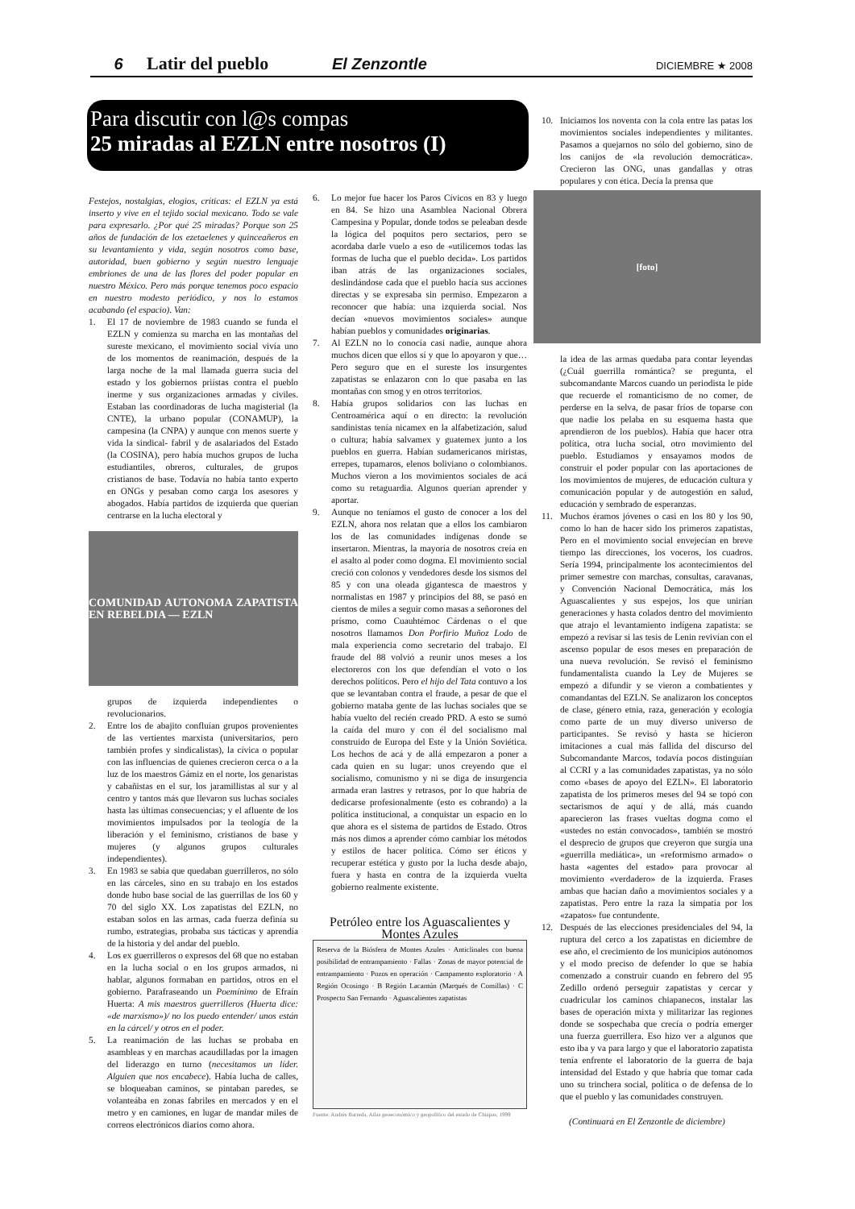6 Latir del pueblo El Zenzontle DICIEMBRE ★ 2008
Para discutir con l@s compas
25 miradas al EZLN entre nosotros (I)
Festejos, nostalgias, elogios, críticas: el EZLN ya está inserto y vive en el tejido social mexicano. Todo se vale para expresarlo. ¿Por qué 25 miradas? Porque son 25 años de fundación de los ezetaelenes y quinceañeros en su levantamiento y vida, según nosotros como base, autoridad, buen gobierno y según nuestro lenguaje embriones de una de las flores del poder popular en nuestro México. Pero más porque tenemos poco espacio en nuestro modesto periódico, y nos lo estamos acabando (el espacio). Van:
1. El 17 de noviembre de 1983 cuando se funda el EZLN y comienza su marcha en las montañas del sureste mexicano, el movimiento social vivía uno de los momentos de reanimación, después de la larga noche de la mal llamada guerra sucia del estado y los gobiernos priístas contra el pueblo inerme y sus organizaciones armadas y civiles. Estaban las coordinadoras de lucha magisterial (la CNTE), la urbano popular (CONAMUP), la campesina (la CNPA) y aunque con menos suerte y vida la sindical- fabril y de asalariados del Estado (la COSINA), pero había muchos grupos de lucha estudiantiles, obreros, culturales, de grupos cristianos de base. Todavía no había tanto experto en ONGs y pesaban como carga los asesores y abogados. Había partidos de izquierda que querían centrarse en la lucha electoral y
COMUNIDAD AUTONOMA ZAPATISTA EN REBELDIA — EZLN
grupos de izquierda independientes o revolucionarios.
2. Entre los de abajito confluían grupos provenientes de las vertientes marxista (universitarios, pero también profes y sindicalistas), la cívica o popular con las influencias de quienes crecieron cerca o a la luz de los maestros Gámiz en el norte, los genaristas y cabañistas en el sur, los jaramillistas al sur y al centro y tantos más que llevaron sus luchas sociales hasta las últimas consecuencias; y el afluente de los movimientos impulsados por la teología de la liberación y el feminismo, cristianos de base y mujeres (y algunos grupos culturales independientes).
3. En 1983 se sabía que quedaban guerrilleros, no sólo en las cárceles, sino en su trabajo en los estados donde hubo base social de las guerrillas de los 60 y 70 del siglo XX. Los zapatistas del EZLN, no estaban solos en las armas, cada fuerza definía su rumbo, estrategias, probaba sus tácticas y aprendía de la historia y del andar del pueblo.
4. Los ex guerrilleros o expresos del 68 que no estaban en la lucha social o en los grupos armados, ni hablar, algunos formaban en partidos, otros en el gobierno. Parafraseando un Poemínimo de Efraín Huerta: A mis maestros guerrilleros (Huerta dice: «de marxismo»)/ no los puedo entender/ unos están en la cárcel/ y otros en el poder.
5. La reanimación de las luchas se probaba en asambleas y en marchas acaudilladas por la imagen del liderazgo en turno (necesitamos un líder. Alguien que nos encabece). Había lucha de calles, se bloqueaban caminos, se pintaban paredes, se volanteába en zonas fabriles en mercados y en el metro y en camiones, en lugar de mandar miles de correos electrónicos diarios como ahora.
6. Lo mejor fue hacer los Paros Cívicos en 83 y luego en 84. Se hizo una Asamblea Nacional Obrera Campesina y Popular, donde todos se peleaban desde la lógica del poquitos pero sectarios, pero se acordaba darle vuelo a eso de «utilicemos todas las formas de lucha que el pueblo decida». Los partidos iban atrás de las organizaciones sociales, deslindándose cada que el pueblo hacía sus acciones directas y se expresaba sin permiso. Empezaron a reconocer que había: una izquierda social. Nos decían «nuevos movimientos sociales» aunque habían pueblos y comunidades originarias.
7. Al EZLN no lo conocía casi nadie, aunque ahora muchos dicen que ellos sí y que lo apoyaron y que… Pero seguro que en el sureste los insurgentes zapatistas se enlazaron con lo que pasaba en las montañas con smog y en otros territorios.
8. Había grupos solidarios con las luchas en Centroamérica aquí o en directo: la revolución sandinistas tenía nicamex en la alfabetización, salud o cultura; había salvamex y guatemex junto a los pueblos en guerra. Habían sudamericanos miristas, errepes, tupamaros, elenos boliviano o colombianos. Muchos vieron a los movimientos sociales de acá como su retaguardia. Algunos querían aprender y aportar.
9. Aunque no teníamos el gusto de conocer a los del EZLN, ahora nos relatan que a ellos los cambiaron los de las comunidades indígenas donde se insertaron. Mientras, la mayoría de nosotros creía en el asalto al poder como dogma. El movimiento social creció con colonos y vendedores desde los sismos del 85 y con una oleada gigantesca de maestros y normalistas en 1987 y principios del 88, se pasó en cientos de miles a seguir como masas a señorones del prísmo, como Cuauhtémoc Cárdenas o el que nosotros llamamos Don Porfirio Muñoz Lodo de mala experiencia como secretario del trabajo. El fraude del 88 volvió a reunir unos meses a los electoreros con los que defendían el voto o los derechos políticos. Pero el hijo del Tata contuvo a los que se levantaban contra el fraude, a pesar de que el gobierno mataba gente de las luchas sociales que se había vuelto del recién creado PRD. A esto se sumó la caída del muro y con él del socialismo mal construido de Europa del Este y la Unión Soviética. Los hechos de acá y de allá empezaron a poner a cada quien en su lugar: unos creyendo que el socialismo, comunismo y ni se diga de insurgencia armada eran lastres y retrasos, por lo que habría de dedicarse profesionalmente (esto es cobrando) a la política institucional, a conquistar un espacio en lo que ahora es el sistema de partidos de Estado. Otros más nos dimos a aprender cómo cambiar los métodos y estilos de hacer política. Cómo ser éticos y recuperar estética y gusto por la lucha desde abajo, fuera y hasta en contra de la izquierda vuelta gobierno realmente existente.
Petróleo entre los Aguascalientes y Montes Azules
Reserva de la Biósfera de Montes Azules · Anticlinales con buena posibilidad de entrampamiento · Fallas · Zonas de mayor potencial de entrampamiento · Pozos en operación · Campamento exploratorio · A Región Ocosingo · B Región Lacantún (Marqués de Comillas) · C Prospecto San Fernando · Aguascalientes zapatistas
Fuente: Andrés Barreda, Atlas geoeconómico y geopolítico del estado de Chiapas, 1999
10. Iniciamos los noventa con la cola entre las patas los movimientos sociales independientes y militantes. Pasamos a quejarnos no sólo del gobierno, sino de los canijos de «la revolución democrática». Crecieron las ONG, unas gandallas y otras populares y con ética. Decía la prensa que
[foto]
la idea de las armas quedaba para contar leyendas (¿Cuál guerrilla romántica? se pregunta, el subcomandante Marcos cuando un periodista le pide que recuerde el romanticismo de no comer, de perderse en la selva, de pasar fríos de toparse con que nadie los pelaba en su esquema hasta que aprendieron de los pueblos). Había que hacer otra política, otra lucha social, otro movimiento del pueblo. Estudiamos y ensayamos modos de construir el poder popular con las aportaciones de los movimientos de mujeres, de educación cultura y comunicación popular y de autogestión en salud, educación y sembrado de esperanzas.
11. Muchos éramos jóvenes o casi en los 80 y los 90, como lo han de hacer sido los primeros zapatistas, Pero en el movimiento social envejecían en breve tiempo las direcciones, los voceros, los cuadros. Sería 1994, principalmente los acontecimientos del primer semestre con marchas, consultas, caravanas, y Convención Nacional Democrática, más los Aguascalientes y sus espejos, los que unirían generaciones y hasta colados dentro del movimiento que atrajo el levantamiento indígena zapatista: se empezó a revisar si las tesis de Lenin revivían con el ascenso popular de esos meses en preparación de una nueva revolución. Se revisó el feminismo fundamentalista cuando la Ley de Mujeres se empezó a difundir y se vieron a combatientes y comandantas del EZLN. Se analizaron los conceptos de clase, género etnia, raza, generación y ecología como parte de un muy diverso universo de participantes. Se revisó y hasta se hicieron imitaciones a cual más fallida del discurso del Subcomandante Marcos, todavía pocos distinguían al CCRI y a las comunidades zapatistas, ya no sólo como «bases de apoyo del EZLN». El laboratorio zapatista de los primeros meses del 94 se topó con sectarismos de aquí y de allá, más cuando aparecieron las frases vueltas dogma como el «ustedes no están convocados», también se mostró el desprecio de grupos que creyeron que surgía una «guerrilla mediática», un «reformismo armado» o hasta «agentes del estado» para provocar al movimiento «verdadero» de la izquierda. Frases ambas que hacían daño a movimientos sociales y a zapatistas. Pero entre la raza la simpatía por los «zapatos» fue contundente.
12. Después de las elecciones presidenciales del 94, la ruptura del cerco a los zapatistas en diciembre de ese año, el crecimiento de los municipios autónomos y el modo preciso de defender lo que se había comenzado a construir cuando en febrero del 95 Zedillo ordenó perseguir zapatistas y cercar y cuadricular los caminos chiapanecos, instalar las bases de operación mixta y militarizar las regiones donde se sospechaba que crecía o podría emerger una fuerza guerrillera. Eso hizo ver a algunos que esto iba y va para largo y que el laboratorio zapatista tenía enfrente el laboratorio de la guerra de baja intensidad del Estado y que habría que tomar cada uno su trinchera social, política o de defensa de lo que el pueblo y las comunidades construyen.
(Continuará en El Zenzontle de diciembre)